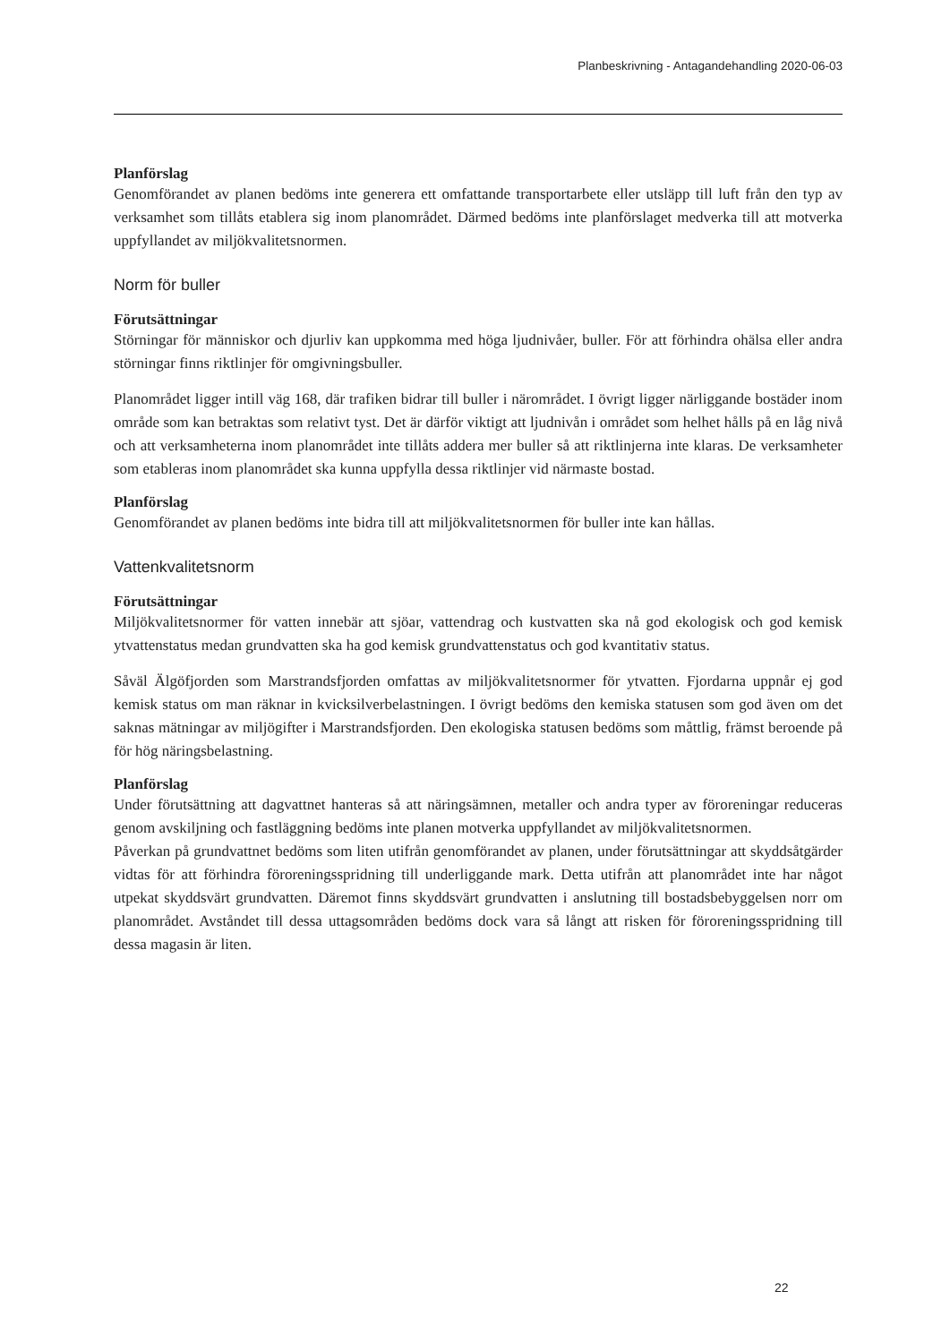Planbeskrivning - Antagandehandling 2020-06-03
Planförslag
Genomförandet av planen bedöms inte generera ett omfattande transportarbete eller utsläpp till luft från den typ av verksamhet som tillåts etablera sig inom planområdet. Därmed bedöms inte planförslaget medverka till att motverka uppfyllandet av miljökvalitetsnormen.
Norm för buller
Förutsättningar
Störningar för människor och djurliv kan uppkomma med höga ljudnivåer, buller. För att förhindra ohälsa eller andra störningar finns riktlinjer för omgivningsbuller.
Planområdet ligger intill väg 168, där trafiken bidrar till buller i närområdet. I övrigt ligger närliggande bostäder inom område som kan betraktas som relativt tyst. Det är därför viktigt att ljudnivån i området som helhet hålls på en låg nivå och att verksamheterna inom planområdet inte tillåts addera mer buller så att riktlinjerna inte klaras. De verksamheter som etableras inom planområdet ska kunna uppfylla dessa riktlinjer vid närmaste bostad.
Planförslag
Genomförandet av planen bedöms inte bidra till att miljökvalitetsnormen för buller inte kan hållas.
Vattenkvalitetsnorm
Förutsättningar
Miljökvalitetsnormer för vatten innebär att sjöar, vattendrag och kustvatten ska nå god ekologisk och god kemisk ytvattenstatus medan grundvatten ska ha god kemisk grundvattenstatus och god kvantitativ status.
Såväl Älgöfjorden som Marstrandsfjorden omfattas av miljökvalitetsnormer för ytvatten. Fjordarna uppnår ej god kemisk status om man räknar in kvicksilverbelastningen. I övrigt bedöms den kemiska statusen som god även om det saknas mätningar av miljögifter i Marstrandsfjorden. Den ekologiska statusen bedöms som måttlig, främst beroende på för hög näringsbelastning.
Planförslag
Under förutsättning att dagvattnet hanteras så att näringsämnen, metaller och andra typer av föroreningar reduceras genom avskiljning och fastläggning bedöms inte planen motverka uppfyllandet av miljökvalitetsnormen.
Påverkan på grundvattnet bedöms som liten utifrån genomförandet av planen, under förutsätt­ningar att skyddsåtgärder vidtas för att förhindra föroreningsspridning till underliggande mark. Detta utifrån att planområdet inte har något utpekat skyddsvärt grundvatten. Däremot finns skyddsvärt grundvatten i anslutning till bostadsbebyggelsen norr om planområdet. Avståndet till dessa uttagsområden bedöms dock vara så långt att risken för föroreningsspridning till dessa magasin är liten.
22